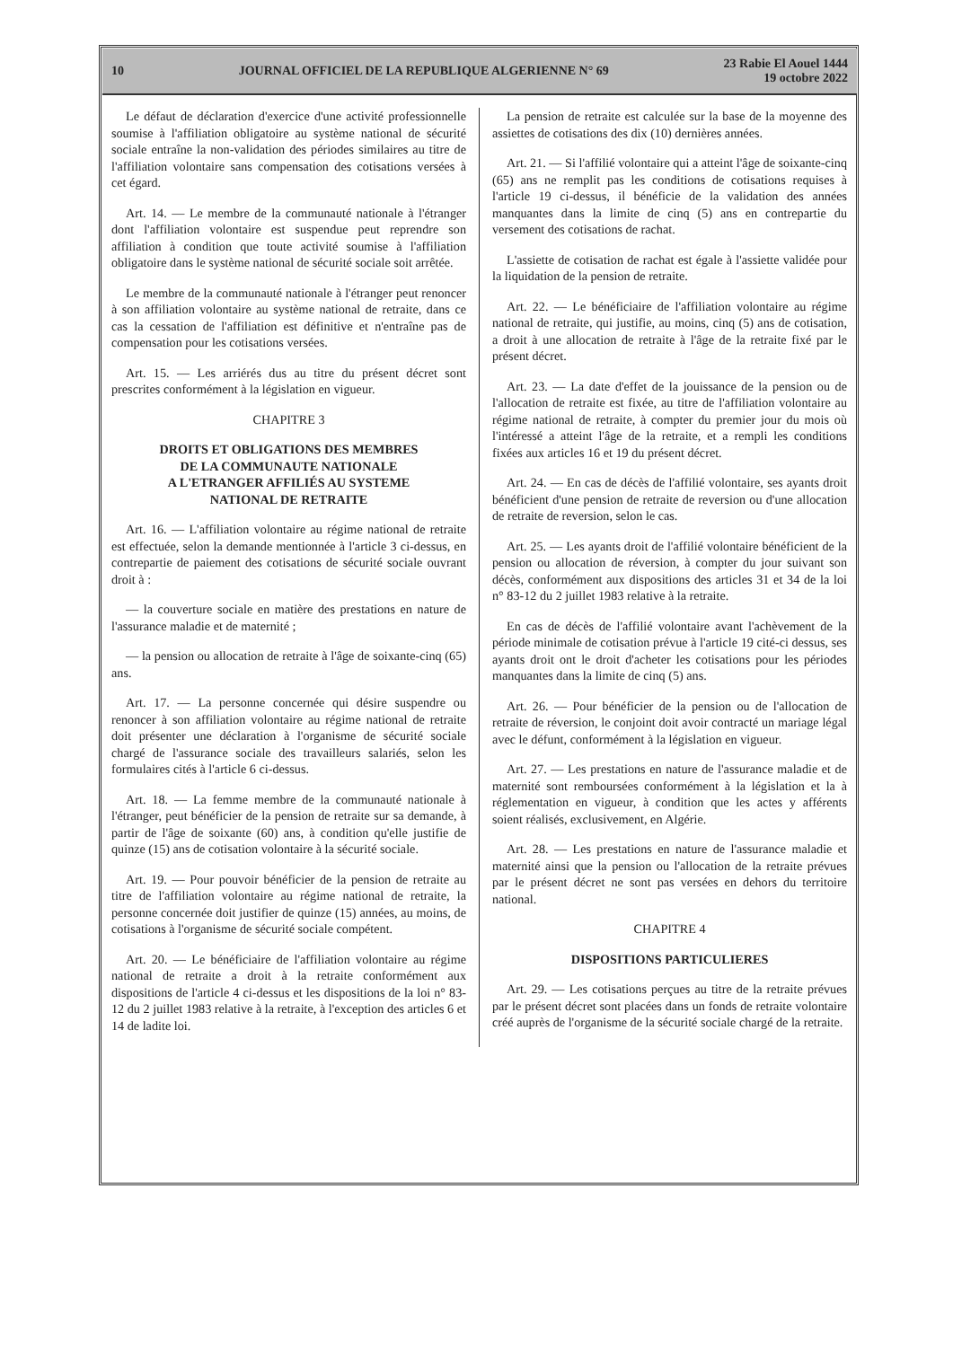10 JOURNAL OFFICIEL DE LA REPUBLIQUE ALGERIENNE N° 69 23 Rabie El Aouel 1444
19 octobre 2022
Le défaut de déclaration d'exercice d'une activité professionnelle soumise à l'affiliation obligatoire au système national de sécurité sociale entraîne la non-validation des périodes similaires au titre de l'affiliation volontaire sans compensation des cotisations versées à cet égard.
Art. 14. — Le membre de la communauté nationale à l'étranger dont l'affiliation volontaire est suspendue peut reprendre son affiliation à condition que toute activité soumise à l'affiliation obligatoire dans le système national de sécurité sociale soit arrêtée.
Le membre de la communauté nationale à l'étranger peut renoncer à son affiliation volontaire au système national de retraite, dans ce cas la cessation de l'affiliation est définitive et n'entraîne pas de compensation pour les cotisations versées.
Art. 15. — Les arriérés dus au titre du présent décret sont prescrites conformément à la législation en vigueur.
CHAPITRE 3
DROITS ET OBLIGATIONS DES MEMBRES
DE LA COMMUNAUTE NATIONALE
A L'ETRANGER AFFILIÉS AU SYSTEME
NATIONAL DE RETRAITE
Art. 16. — L'affiliation volontaire au régime national de retraite est effectuée, selon la demande mentionnée à l'article 3 ci-dessus, en contrepartie de paiement des cotisations de sécurité sociale ouvrant droit à :
— la couverture sociale en matière des prestations en nature de l'assurance maladie et de maternité ;
— la pension ou allocation de retraite à l'âge de soixante-cinq (65) ans.
Art. 17. — La personne concernée qui désire suspendre ou renoncer à son affiliation volontaire au régime national de retraite doit présenter une déclaration à l'organisme de sécurité sociale chargé de l'assurance sociale des travailleurs salariés, selon les formulaires cités à l'article 6 ci-dessus.
Art. 18. — La femme membre de la communauté nationale à l'étranger, peut bénéficier de la pension de retraite sur sa demande, à partir de l'âge de soixante (60) ans, à condition qu'elle justifie de quinze (15) ans de cotisation volontaire à la sécurité sociale.
Art. 19. — Pour pouvoir bénéficier de la pension de retraite au titre de l'affiliation volontaire au régime national de retraite, la personne concernée doit justifier de quinze (15) années, au moins, de cotisations à l'organisme de sécurité sociale compétent.
Art. 20. — Le bénéficiaire de l'affiliation volontaire au régime national de retraite a droit à la retraite conformément aux dispositions de l'article 4 ci-dessus et les dispositions de la loi n° 83-12 du 2 juillet 1983 relative à la retraite, à l'exception des articles 6 et 14 de ladite loi.
La pension de retraite est calculée sur la base de la moyenne des assiettes de cotisations des dix (10) dernières années.
Art. 21. — Si l'affilié volontaire qui a atteint l'âge de soixante-cinq (65) ans ne remplit pas les conditions de cotisations requises à l'article 19 ci-dessus, il bénéficie de la validation des années manquantes dans la limite de cinq (5) ans en contrepartie du versement des cotisations de rachat.
L'assiette de cotisation de rachat est égale à l'assiette validée pour la liquidation de la pension de retraite.
Art. 22. — Le bénéficiaire de l'affiliation volontaire au régime national de retraite, qui justifie, au moins, cinq (5) ans de cotisation, a droit à une allocation de retraite à l'âge de la retraite fixé par le présent décret.
Art. 23. — La date d'effet de la jouissance de la pension ou de l'allocation de retraite est fixée, au titre de l'affiliation volontaire au régime national de retraite, à compter du premier jour du mois où l'intéressé a atteint l'âge de la retraite, et a rempli les conditions fixées aux articles 16 et 19 du présent décret.
Art. 24. — En cas de décès de l'affilié volontaire, ses ayants droit bénéficient d'une pension de retraite de reversion ou d'une allocation de retraite de reversion, selon le cas.
Art. 25. — Les ayants droit de l'affilié volontaire bénéficient de la pension ou allocation de réversion, à compter du jour suivant son décès, conformément aux dispositions des articles 31 et 34 de la loi n° 83-12 du 2 juillet 1983 relative à la retraite.
En cas de décès de l'affilié volontaire avant l'achèvement de la période minimale de cotisation prévue à l'article 19 cité-ci dessus, ses ayants droit ont le droit d'acheter les cotisations pour les périodes manquantes dans la limite de cinq (5) ans.
Art. 26. — Pour bénéficier de la pension ou de l'allocation de retraite de réversion, le conjoint doit avoir contracté un mariage légal avec le défunt, conformément à la législation en vigueur.
Art. 27. — Les prestations en nature de l'assurance maladie et de maternité sont remboursées conformément à la législation et la à réglementation en vigueur, à condition que les actes y afférents soient réalisés, exclusivement, en Algérie.
Art. 28. — Les prestations en nature de l'assurance maladie et maternité ainsi que la pension ou l'allocation de la retraite prévues par le présent décret ne sont pas versées en dehors du territoire national.
CHAPITRE 4
DISPOSITIONS PARTICULIERES
Art. 29. — Les cotisations perçues au titre de la retraite prévues par le présent décret sont placées dans un fonds de retraite volontaire créé auprès de l'organisme de la sécurité sociale chargé de la retraite.